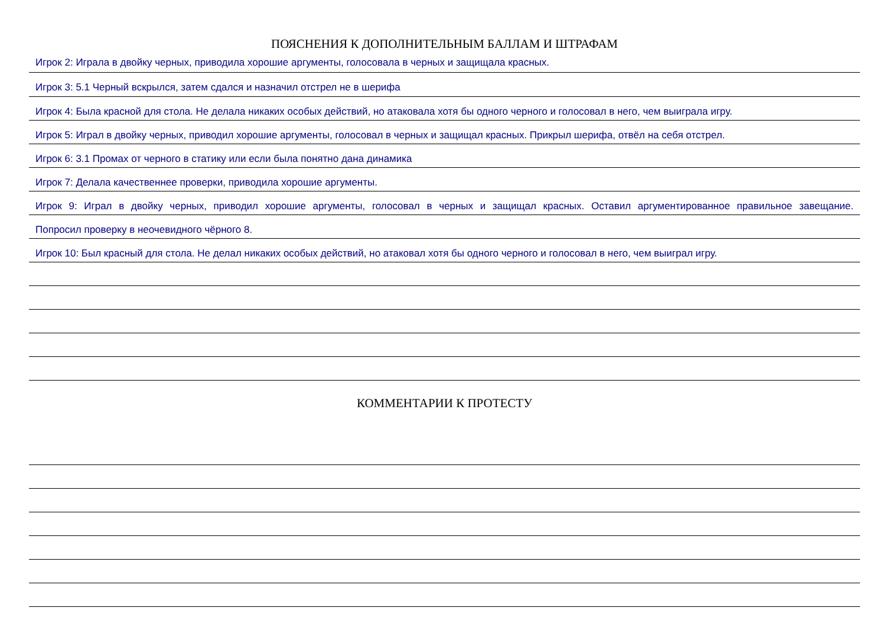ПОЯСНЕНИЯ К ДОПОЛНИТЕЛЬНЫМ БАЛЛАМ И ШТРАФАМ
Игрок 2: Играла в двойку черных, приводила хорошие аргументы, голосовала в черных и защищала красных.
Игрок 3: 5.1 Черный вскрылся, затем сдался и назначил отстрел не в шерифа
Игрок 4: Была красной для стола. Не делала никаких особых действий, но атаковала хотя бы одного черного и голосовал в него, чем выиграла игру.
Игрок 5: Играл в двойку черных, приводил хорошие аргументы, голосовал в черных и защищал красных. Прикрыл шерифа, отвёл на себя отстрел.
Игрок 6: 3.1 Промах от черного в статику или если была понятно дана динамика
Игрок 7: Делала качественнее проверки, приводила хорошие аргументы.
Игрок 9: Играл в двойку черных, приводил хорошие аргументы, голосовал в черных и защищал красных. Оставил аргументированное правильное завещание.
Попросил проверку в неочевидного чёрного 8.
Игрок 10: Был красный для стола. Не делал никаких особых действий, но атаковал хотя бы одного черного и голосовал в него, чем выиграл игру.
КОММЕНТАРИИ К ПРОТЕСТУ